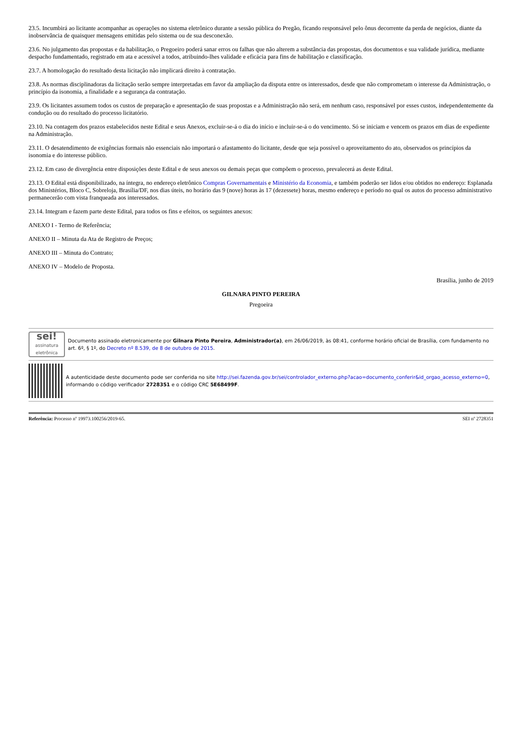23.5. Incumbirá ao licitante acompanhar as operações no sistema eletrônico durante a sessão pública do Pregão, ficando responsável pelo ônus decorrente da perda de negócios, diante da inobservância de quaisquer mensagens emitidas pelo sistema ou de sua desconexão.
23.6. No julgamento das propostas e da habilitação, o Pregoeiro poderá sanar erros ou falhas que não alterem a substância das propostas, dos documentos e sua validade jurídica, mediante despacho fundamentado, registrado em ata e acessível a todos, atribuindo-lhes validade e eficácia para fins de habilitação e classificação.
23.7. A homologação do resultado desta licitação não implicará direito à contratação.
23.8. As normas disciplinadoras da licitação serão sempre interpretadas em favor da ampliação da disputa entre os interessados, desde que não comprometam o interesse da Administração, o princípio da isonomia, a finalidade e a segurança da contratação.
23.9. Os licitantes assumem todos os custos de preparação e apresentação de suas propostas e a Administração não será, em nenhum caso, responsável por esses custos, independentemente da condução ou do resultado do processo licitatório.
23.10. Na contagem dos prazos estabelecidos neste Edital e seus Anexos, excluir-se-á o dia do início e incluir-se-á o do vencimento. Só se iniciam e vencem os prazos em dias de expediente na Administração.
23.11. O desatendimento de exigências formais não essenciais não importará o afastamento do licitante, desde que seja possível o aproveitamento do ato, observados os princípios da isonomia e do interesse público.
23.12. Em caso de divergência entre disposições deste Edital e de seus anexos ou demais peças que compõem o processo, prevalecerá as deste Edital.
23.13. O Edital está disponibilizado, na íntegra, no endereço eletrônico Compras Governamentais e Ministério da Economia, e também poderão ser lidos e/ou obtidos no endereço: Esplanada dos Ministérios, Bloco C, Sobreloja, Brasília/DF, nos dias úteis, no horário das 9 (nove) horas às 17 (dezessete) horas, mesmo endereço e período no qual os autos do processo administrativo permanecerão com vista franqueada aos interessados.
23.14. Integram e fazem parte deste Edital, para todos os fins e efeitos, os seguintes anexos:
ANEXO I - Termo de Referência;
ANEXO II – Minuta da Ata de Registro de Preços;
ANEXO III – Minuta do Contrato;
ANEXO IV – Modelo de Proposta.
Brasília, junho de 2019
GILNARA PINTO PEREIRA
Pregoeira
sei!
assinatura eletrônica
Documento assinado eletronicamente por Gilnara Pinto Pereira, Administrador(a), em 26/06/2019, às 08:41, conforme horário oficial de Brasília, com fundamento no art. 6º, § 1º, do Decreto nº 8.539, de 8 de outubro de 2015.
A autenticidade deste documento pode ser conferida no site http://sei.fazenda.gov.br/sei/controlador_externo.php?acao=documento_conferir&id_orgao_acesso_externo=0, informando o código verificador 2728351 e o código CRC 5E68499F.
Referência: Processo nº 19973.100256/2019-65. SEI nº 2728351